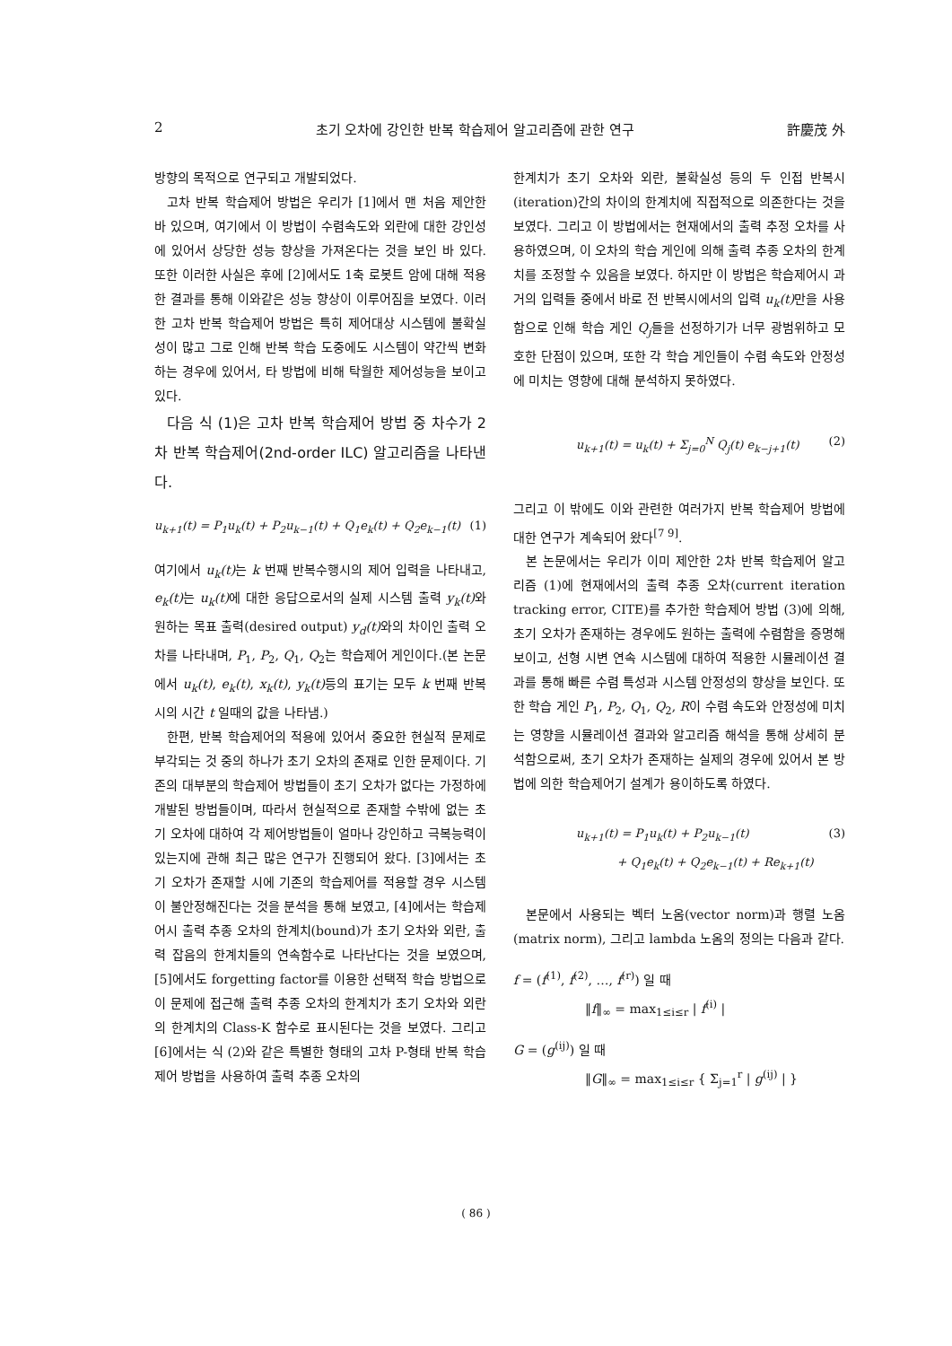2 초기 오차에 강인한 반복 학습제어 알고리즘에 관한 연구 許慶茂 外
방향의 목적으로 연구되고 개발되었다.
고차 반복 학습제어 방법은 우리가 [1]에서 맨 처음 제안한 바 있으며, 여기에서 이 방법이 수렴속도와 외란에 대한 강인성에 있어서 상당한 성능 향상을 가져온다는 것을 보인 바 있다. 또한 이러한 사실은 후에 [2]에서도 1축 로봇트 암에 대해 적용한 결과를 통해 이와같은 성능 향상이 이루어짐을 보였다. 이러한 고차 반복 학습제어 방법은 특히 제어대상 시스템에 불확실성이 많고 그로 인해 반복 학습 도중에도 시스템이 약간씩 변화하는 경우에 있어서, 타 방법에 비해 탁월한 제어성능을 보이고 있다.
다음 식 (1)은 고차 반복 학습제어 방법 중 차수가 2차 반복 학습제어(2nd-order ILC) 알고리즘을 나타낸다.
u<sub>k+1</sub>(t) = P<sub>1</sub>u<sub>k</sub>(t) + P<sub>2</sub>u<sub>k−1</sub>(t) + Q<sub>1</sub>e<sub>k</sub>(t) + Q<sub>2</sub>e<sub>k−1</sub>(t) (1)
여기에서 u<sub>k</sub>(t) 는 k 번째 반복수행시의 제어 입력을 나타내고, e<sub>k</sub>(t) 는 u<sub>k</sub>(t) 에 대한 응답으로서의 실제 시스템 출력 y<sub>k</sub>(t) 와 원하는 목표 출력(desired output) y<sub>d</sub>(t) 와의 차이인 출력 오차를 나타내며, P<sub>1</sub>, P<sub>2</sub>, Q<sub>1</sub>, Q<sub>2</sub>는 학습제어 게인이다.(본 논문에서 u<sub>k</sub>(t), e<sub>k</sub>(t), x<sub>k</sub>(t), y<sub>k</sub>(t) 등의 표기는 모두 k 번째 반복시의 시간 t 일때의 값을 나타냄.)
한편, 반복 학습제어의 적용에 있어서 중요한 현실적 문제로 부각되는 것 중의 하나가 초기 오차의 존재로 인한 문제이다. 기존의 대부분의 학습제어 방법들이 초기 오차가 없다는 가정하에 개발된 방법들이며, 따라서 현실적으로 존재할 수밖에 없는 초기 오차에 대하여 각 제어방법들이 얼마나 강인하고 극복능력이 있는지에 관해 최근 많은 연구가 진행되어 왔다. [3]에서는 초기 오차가 존재할 시에 기존의 학습제어를 적용할 경우 시스템이 불안정해진다는 것을 분석을 통해 보였고, [4]에서는 학습제어시 출력 추종 오차의 한계치(bound)가 초기 오차와 외란, 출력 잡음의 한계치들의 연속함수로 나타난다는 것을 보였으며, [5]에서도 forgetting factor를 이용한 선택적 학습 방법으로 이 문제에 접근해 출력 추종 오차의 한계치가 초기 오차와 외란의 한계치의 Class-K 함수로 표시된다는 것을 보였다. 그리고 [6]에서는 식 (2)와 같은 특별한 형태의 고차 P-형태 반복 학습제어 방법을 사용하여 출력 추종 오차의
한계치가 초기 오차와 외란, 불확실성 등의 두 인접 반복시(iteration)간의 차이의 한계치에 직접적으로 의존한다는 것을 보였다. 그리고 이 방법에서는 현재에서의 출력 추정 오차를 사용하였으며, 이 오차의 학습 게인에 의해 출력 추종 오차의 한계치를 조정할 수 있음을 보였다. 하지만 이 방법은 학습제어시 과거의 입력들 중에서 바로 전 반복시에서의 입력 u<sub>k</sub>(t) 만을 사용함으로 인해 학습 게인 Q<sub>j</sub>들을 선정하기가 너무 광범위하고 모호한 단점이 있으며, 또한 각 학습 게인들이 수렴 속도와 안정성에 미치는 영향에 대해 분석하지 못하였다.
u<sub>k+1</sub>(t) = u<sub>k</sub>(t) + Σ<sub>j=0</sub><sup>N</sup> Q<sub>j</sub>(t) e<sub>k−j+1</sub>(t) (2)
그리고 이 밖에도 이와 관련한 여러가지 반복 학습제어 방법에 대한 연구가 계속되어 왔다<sup>[7 9]</sup>.
본 논문에서는 우리가 이미 제안한 2차 반복 학습제어 알고리즘 (1)에 현재에서의 출력 추종 오차(current iteration tracking error, CITE)를 추가한 학습제어 방법 (3)에 의해, 초기 오차가 존재하는 경우에도 원하는 출력에 수렴함을 증명해 보이고, 선형 시변 연속 시스템에 대하여 적용한 시뮬레이션 결과를 통해 빠른 수렴 특성과 시스템 안정성의 향상을 보인다. 또한 학습 게인 P<sub>1</sub>, P<sub>2</sub>, Q<sub>1</sub>, Q<sub>2</sub>, R이 수렴 속도와 안정성에 미치는 영향을 시뮬레이션 결과와 알고리즘 해석을 통해 상세히 분석함으로써, 초기 오차가 존재하는 실제의 경우에 있어서 본 방법에 의한 학습제어기 설계가 용이하도록 하였다.
u<sub>k+1</sub>(t) = P<sub>1</sub>u<sub>k</sub>(t) + P<sub>2</sub>u<sub>k−1</sub>(t)
+ Q<sub>1</sub>e<sub>k</sub>(t) + Q<sub>2</sub>e<sub>k−1</sub>(t) + Re<sub>k+1</sub>(t) (3)
본문에서 사용되는 벡터 노옴(vector norm)과 행렬 노옴(matrix norm), 그리고 lambda 노옴의 정의는 다음과 같다.
f = (f<sup>(1)</sup>, f<sup>(2)</sup>, …, f<sup>(r)</sup>) 일 때
‖f‖<sub>∞</sub> = max<sub>1≤i≤r</sub> | f<sup>(i)</sup> |
G = (g<sup>(ij)</sup>) 일 때
‖G‖<sub>∞</sub> = max<sub>1≤i≤r</sub> { Σ<sub>j=1</sub><sup>r</sup> | g<sup>(ij)</sup> | }
( 86 )